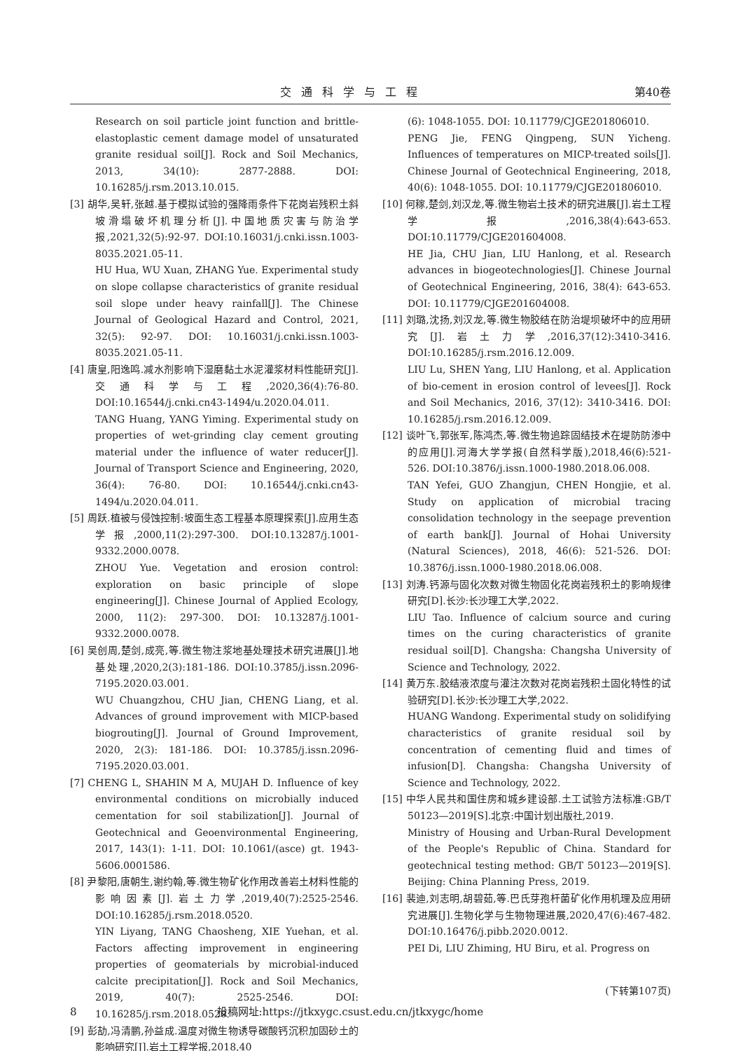交通科学与工程 第40卷
Research on soil particle joint function and brittle-elastoplastic cement damage model of unsaturated granite residual soil[J]. Rock and Soil Mechanics, 2013, 34(10): 2877-2888. DOI: 10.16285/j.rsm.2013.10.015.
[3] 胡华,吴轩,张越.基于模拟试验的强降雨条件下花岗岩残积土斜坡滑塌破坏机理分析[J].中国地质灾害与防治学报,2021,32(5):92-97. DOI:10.16031/j.cnki.issn.1003-8035.2021.05-11.
HU Hua, WU Xuan, ZHANG Yue. Experimental study on slope collapse characteristics of granite residual soil slope under heavy rainfall[J]. The Chinese Journal of Geological Hazard and Control, 2021, 32(5): 92-97. DOI: 10.16031/j.cnki.issn.1003-8035.2021.05-11.
[4] 唐皇,阳逸鸣.减水剂影响下湿磨黏土水泥灌浆材料性能研究[J].交通科学与工程,2020,36(4):76-80. DOI:10.16544/j.cnki.cn43-1494/u.2020.04.011.
TANG Huang, YANG Yiming. Experimental study on properties of wet-grinding clay cement grouting material under the influence of water reducer[J]. Journal of Transport Science and Engineering, 2020, 36(4): 76-80. DOI: 10.16544/j.cnki.cn43-1494/u.2020.04.011.
[5] 周跃.植被与侵蚀控制:坡面生态工程基本原理探索[J].应用生态学报,2000,11(2):297-300. DOI:10.13287/j.1001-9332.2000.0078.
ZHOU Yue. Vegetation and erosion control: exploration on basic principle of slope engineering[J]. Chinese Journal of Applied Ecology, 2000, 11(2): 297-300. DOI: 10.13287/j.1001-9332.2000.0078.
[6] 吴创周,楚剑,成亮,等.微生物注浆地基处理技术研究进展[J].地基处理,2020,2(3):181-186. DOI:10.3785/j.issn.2096-7195.2020.03.001.
WU Chuangzhou, CHU Jian, CHENG Liang, et al. Advances of ground improvement with MICP-based biogrouting[J]. Journal of Ground Improvement, 2020, 2(3): 181-186. DOI: 10.3785/j.issn.2096-7195.2020.03.001.
[7] CHENG L, SHAHIN M A, MUJAH D. Influence of key environmental conditions on microbially induced cementation for soil stabilization[J]. Journal of Geotechnical and Geoenvironmental Engineering, 2017, 143(1): 1-11. DOI: 10.1061/(asce) gt. 1943-5606.0001586.
[8] 尹黎阳,唐朝生,谢约翰,等.微生物矿化作用改善岩土材料性能的影响因素[J].岩土力学,2019,40(7):2525-2546. DOI:10.16285/j.rsm.2018.0520.
YIN Liyang, TANG Chaosheng, XIE Yuehan, et al. Factors affecting improvement in engineering properties of geomaterials by microbial-induced calcite precipitation[J]. Rock and Soil Mechanics, 2019, 40(7): 2525-2546. DOI: 10.16285/j.rsm.2018.0520.
[9] 彭劼,冯清鹏,孙益成.温度对微生物诱导碳酸钙沉积加固砂土的影响研究[J].岩土工程学报,2018,40
(6): 1048-1055. DOI: 10.11779/CJGE201806010.
PENG Jie, FENG Qingpeng, SUN Yicheng. Influences of temperatures on MICP-treated soils[J]. Chinese Journal of Geotechnical Engineering, 2018, 40(6): 1048-1055. DOI: 10.11779/CJGE201806010.
[10] 何稼,楚剑,刘汉龙,等.微生物岩土技术的研究进展[J].岩土工程学报,2016,38(4):643-653. DOI:10.11779/CJGE201604008.
HE Jia, CHU Jian, LIU Hanlong, et al. Research advances in biogeotechnologies[J]. Chinese Journal of Geotechnical Engineering, 2016, 38(4): 643-653. DOI: 10.11779/CJGE201604008.
[11] 刘璐,沈扬,刘汉龙,等.微生物胶结在防治堤坝破坏中的应用研究[J].岩土力学,2016,37(12):3410-3416. DOI:10.16285/j.rsm.2016.12.009.
LIU Lu, SHEN Yang, LIU Hanlong, et al. Application of bio-cement in erosion control of levees[J]. Rock and Soil Mechanics, 2016, 37(12): 3410-3416. DOI: 10.16285/j.rsm.2016.12.009.
[12] 谈叶飞,郭张军,陈鸿杰,等.微生物追踪固结技术在堤防防渗中的应用[J].河海大学学报(自然科学版),2018,46(6):521-526. DOI:10.3876/j.issn.1000-1980.2018.06.008.
TAN Yefei, GUO Zhangjun, CHEN Hongjie, et al. Study on application of microbial tracing consolidation technology in the seepage prevention of earth bank[J]. Journal of Hohai University (Natural Sciences), 2018, 46(6): 521-526. DOI: 10.3876/j.issn.1000-1980.2018.06.008.
[13] 刘涛.钙源与固化次数对微生物固化花岗岩残积土的影响规律研究[D].长沙:长沙理工大学,2022.
LIU Tao. Influence of calcium source and curing times on the curing characteristics of granite residual soil[D]. Changsha: Changsha University of Science and Technology, 2022.
[14] 黄万东.胶结液浓度与灌注次数对花岗岩残积土固化特性的试验研究[D].长沙:长沙理工大学,2022.
HUANG Wandong. Experimental study on solidifying characteristics of granite residual soil by concentration of cementing fluid and times of infusion[D]. Changsha: Changsha University of Science and Technology, 2022.
[15] 中华人民共和国住房和城乡建设部.土工试验方法标准:GB/T 50123—2019[S].北京:中国计划出版社,2019.
Ministry of Housing and Urban-Rural Development of the People's Republic of China. Standard for geotechnical testing method: GB/T 50123—2019[S]. Beijing: China Planning Press, 2019.
[16] 裴迪,刘志明,胡碧茹,等.巴氏芽孢杆菌矿化作用机理及应用研究进展[J].生物化学与生物物理进展,2020,47(6):467-482. DOI:10.16476/j.pibb.2020.0012.
PEI Di, LIU Zhiming, HU Biru, et al. Progress on
(下转第107页)
8 投稿网址:https://jtkxygc.csust.edu.cn/jtkxygc/home